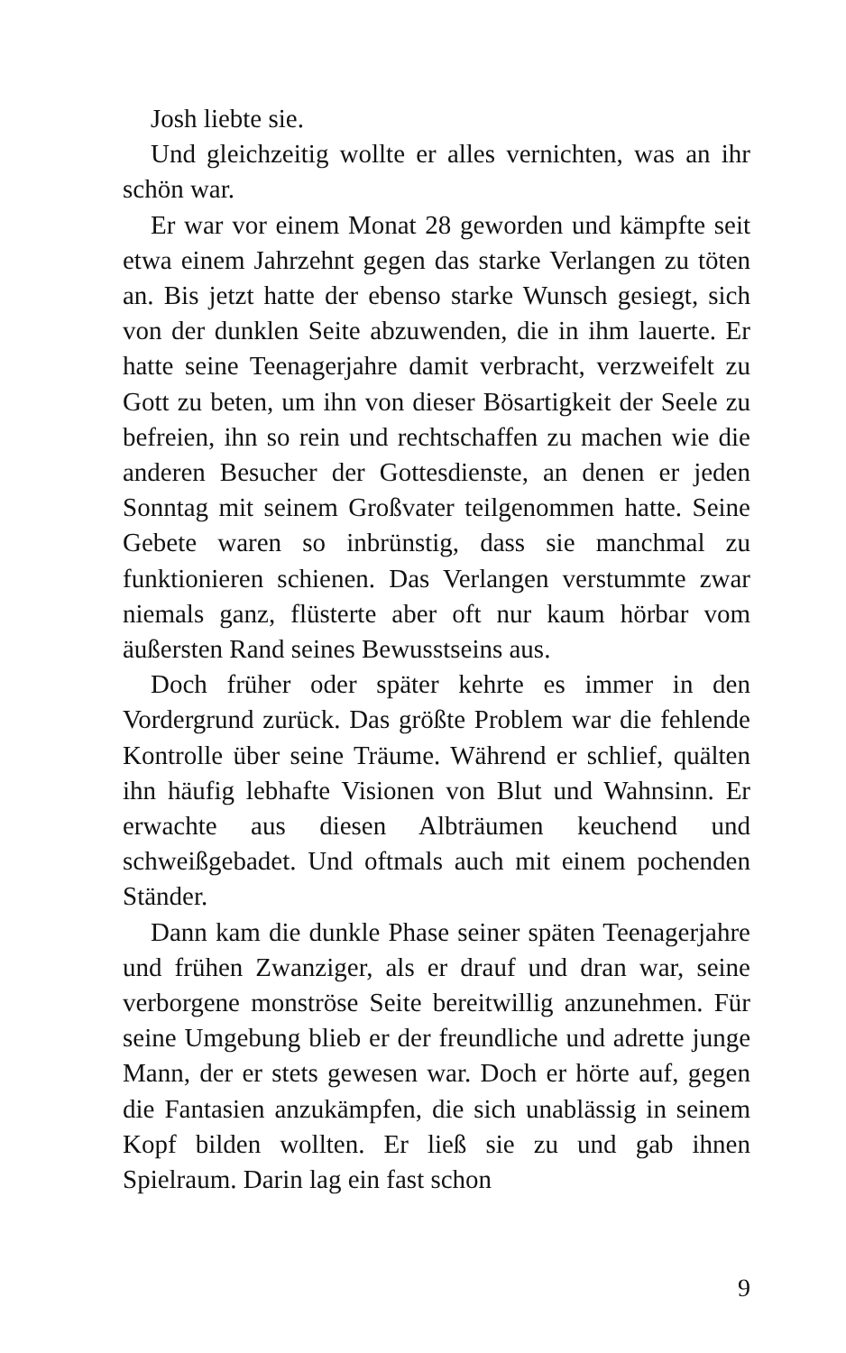Josh liebte sie.
Und gleichzeitig wollte er alles vernichten, was an ihr schön war.
Er war vor einem Monat 28 geworden und kämpfte seit etwa einem Jahrzehnt gegen das starke Verlangen zu töten an. Bis jetzt hatte der ebenso starke Wunsch gesiegt, sich von der dunklen Seite abzuwenden, die in ihm lauerte. Er hatte seine Teenagerjahre damit verbracht, verzweifelt zu Gott zu beten, um ihn von dieser Bösartigkeit der Seele zu befreien, ihn so rein und rechtschaffen zu machen wie die anderen Besucher der Gottesdienste, an denen er jeden Sonntag mit seinem Großvater teilgenommen hatte. Seine Gebete waren so inbrünstig, dass sie manchmal zu funktionieren schienen. Das Verlangen verstummte zwar niemals ganz, flüsterte aber oft nur kaum hörbar vom äußersten Rand seines Bewusstseins aus.
Doch früher oder später kehrte es immer in den Vordergrund zurück. Das größte Problem war die fehlende Kontrolle über seine Träume. Während er schlief, quälten ihn häufig lebhafte Visionen von Blut und Wahnsinn. Er erwachte aus diesen Albträumen keuchend und schweißgebadet. Und oftmals auch mit einem pochenden Ständer.
Dann kam die dunkle Phase seiner späten Teenagerjahre und frühen Zwanziger, als er drauf und dran war, seine verborgene monströse Seite bereitwillig anzunehmen. Für seine Umgebung blieb er der freundliche und adrette junge Mann, der er stets gewesen war. Doch er hörte auf, gegen die Fantasien anzukämpfen, die sich unablässig in seinem Kopf bilden wollten. Er ließ sie zu und gab ihnen Spielraum. Darin lag ein fast schon
9